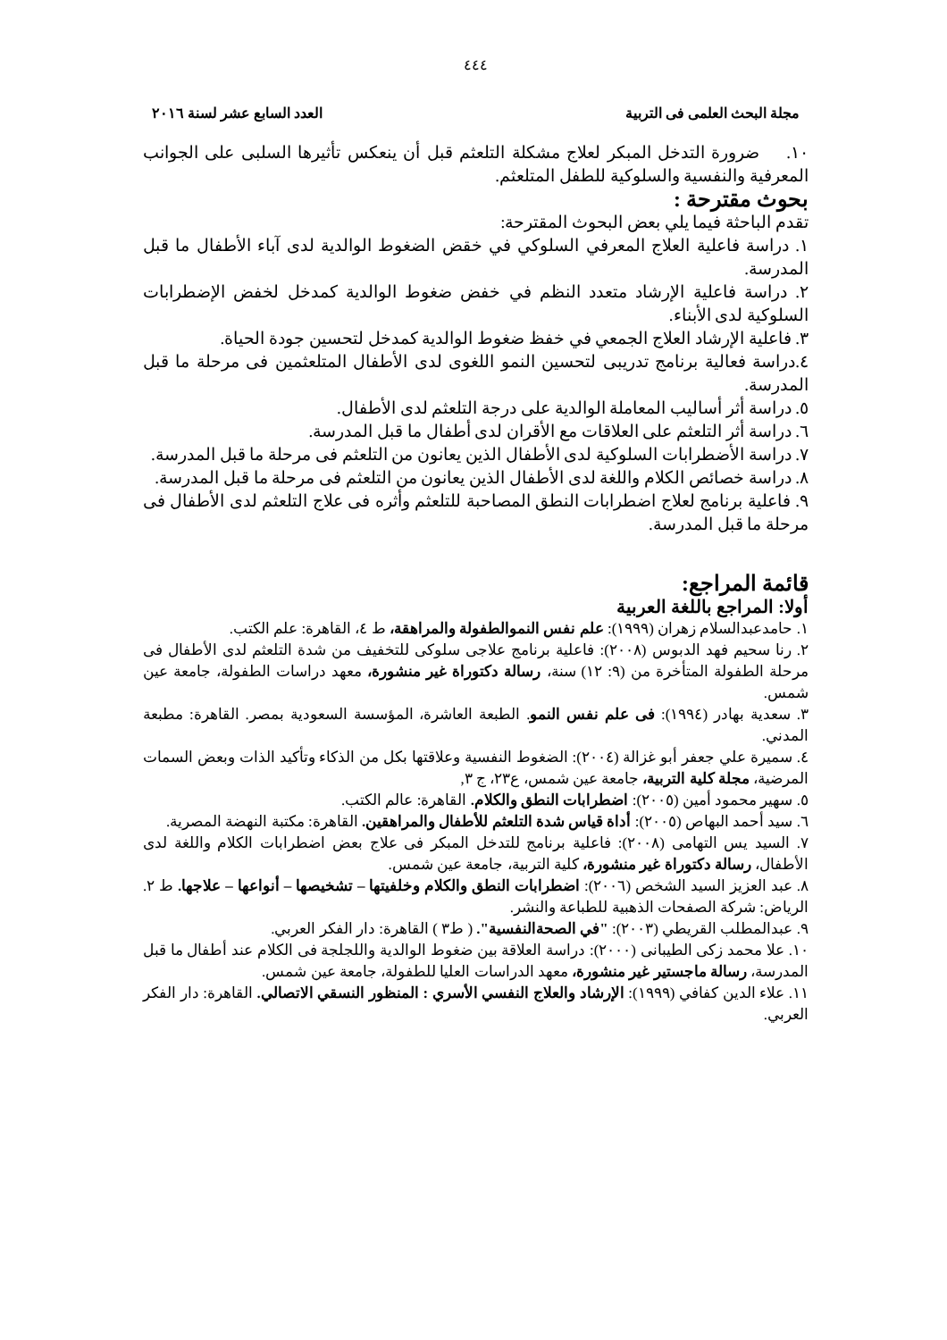٤٤٤
مجلة البحث العلمى فى التربية العدد السابع عشر لسنة ٢٠١٦
١٠. ضرورة التدخل المبكر لعلاج مشكلة التلعثم قبل أن ينعكس تأثيرها السلبى على الجوانب المعرفية والنفسية والسلوكية للطفل المتلعثم.
بحوث مقترحة :
تقدم الباحثة فيما يلي بعض البحوث المقترحة:
١. دراسة فاعلية العلاج المعرفي السلوكي في خقض الضغوط الوالدية لدى آباء الأطفال ما قبل المدرسة.
٢. دراسة فاعلية الإرشاد متعدد النظم في خفض ضغوط الوالدية كمدخل لخفض الإضطرابات السلوكية لدى الأبناء.
٣. فاعلية الإرشاد العلاج الجمعي في خفظ ضغوط الوالدية كمدخل لتحسين جودة الحياة.
٤.دراسة فعالية برنامج تدريبى لتحسين النمو اللغوى لدى الأطفال المتلعثمين فى مرحلة ما قبل المدرسة.
٥. دراسة أثر أساليب المعاملة الوالدية على درجة التلعثم لدى الأطفال.
٦. دراسة أثر التلعثم على العلاقات مع الأقران لدى أطفال ما قبل المدرسة.
٧. دراسة الأضطرابات السلوكية لدى الأطفال الذين يعانون من التلعثم فى مرحلة ما قبل المدرسة.
٨. دراسة خصائص الكلام واللغة لدى الأطفال الذين يعانون من التلعثم فى مرحلة ما قبل المدرسة.
٩. فاعلية برنامج لعلاج اضطرابات النطق المصاحبة للتلعثم وأثره فى علاج التلعثم لدى الأطفال فى مرحلة ما قبل المدرسة.
قائمة المراجع:
أولا: المراجع باللغة العربية
١. حامدعبدالسلام زهران (١٩٩٩): علم نفس النموالطفولة والمراهقة، ط ٤، القاهرة: علم الكتب.
٢. رنا سحيم فهد الدبوس (٢٠٠٨): فاعلية برنامج علاجى سلوكى للتخفيف من شدة التلعثم لدى الأطفال فى مرحلة الطفولة المتأخرة من (٩: ١٢) سنة، رسالة دكتوراة غير منشورة، معهد دراسات الطفولة، جامعة عين شمس.
٣. سعدية بهادر (١٩٩٤): فى علم نفس النمو. الطبعة العاشرة، المؤسسة السعودية بمصر. القاهرة: مطبعة المدني.
٤. سميرة علي جعفر أبو غزالة (٢٠٠٤): الضغوط النفسية وعلاقتها بكل من الذكاء وتأكيد الذات وبعض السمات المرضية، مجلة كلية التربية، جامعة عين شمس، ع٢٣، ج ٣,
٥. سهير محمود أمين (٢٠٠٥): اضطرابات النطق والكلام. القاهرة: عالم الكتب.
٦. سيد أحمد البهاص (٢٠٠٥): أداة قياس شدة التلعثم للأطفال والمراهقين. القاهرة: مكتبة النهضة المصرية.
٧. السيد يس التهامى (٢٠٠٨): فاعلية برنامج للتدخل المبكر فى علاج بعض اضطرابات الكلام واللغة لدى الأطفال، رسالة دكتوراة غير منشورة، كلية التربية، جامعة عين شمس.
٨. عبد العزيز السيد الشخص (٢٠٠٦): اضطرابات النطق والكلام وخلفيتها – تشخيصها – أنواعها – علاجها. ط ٢. الرياض: شركة الصفحات الذهبية للطباعة والنشر.
٩. عبدالمطلب القريطي (٢٠٠٣): "في الصحةالنفسية". ( ط٣ ) القاهرة: دار الفكر العربي.
١٠. علا محمد زكى الطيبانى (٢٠٠٠): دراسة العلاقة بين ضغوط الوالدية واللجلجة فى الكلام عند أطفال ما قبل المدرسة، رسالة ماجستير غير منشورة، معهد الدراسات العليا للطفولة، جامعة عين شمس.
١١. علاء الدين كفافي (١٩٩٩): الإرشاد والعلاج النفسي الأسري : المنظور النسقي الاتصالي. القاهرة: دار الفكر العربي.